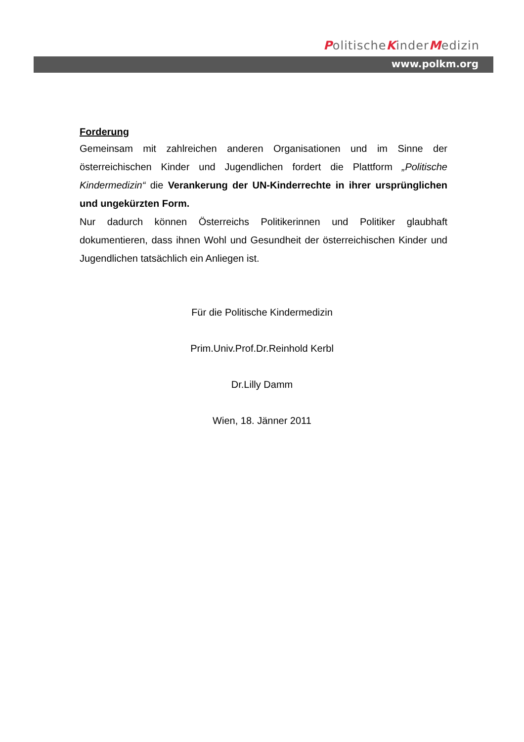PolitischeKinderMedizin
www.polkm.org
Forderung
Gemeinsam mit zahlreichen anderen Organisationen und im Sinne der österreichischen Kinder und Jugendlichen fordert die Plattform „Politische Kindermedizin“ die Verankerung der UN-Kinderrechte in ihrer ursprünglichen und ungekürzten Form.
Nur dadurch können Österreichs Politikerinnen und Politiker glaubhaft dokumentieren, dass ihnen Wohl und Gesundheit der österreichischen Kinder und Jugendlichen tatsächlich ein Anliegen ist.
Für die Politische Kindermedizin
Prim.Univ.Prof.Dr.Reinhold Kerbl
Dr.Lilly Damm
Wien, 18. Jänner 2011